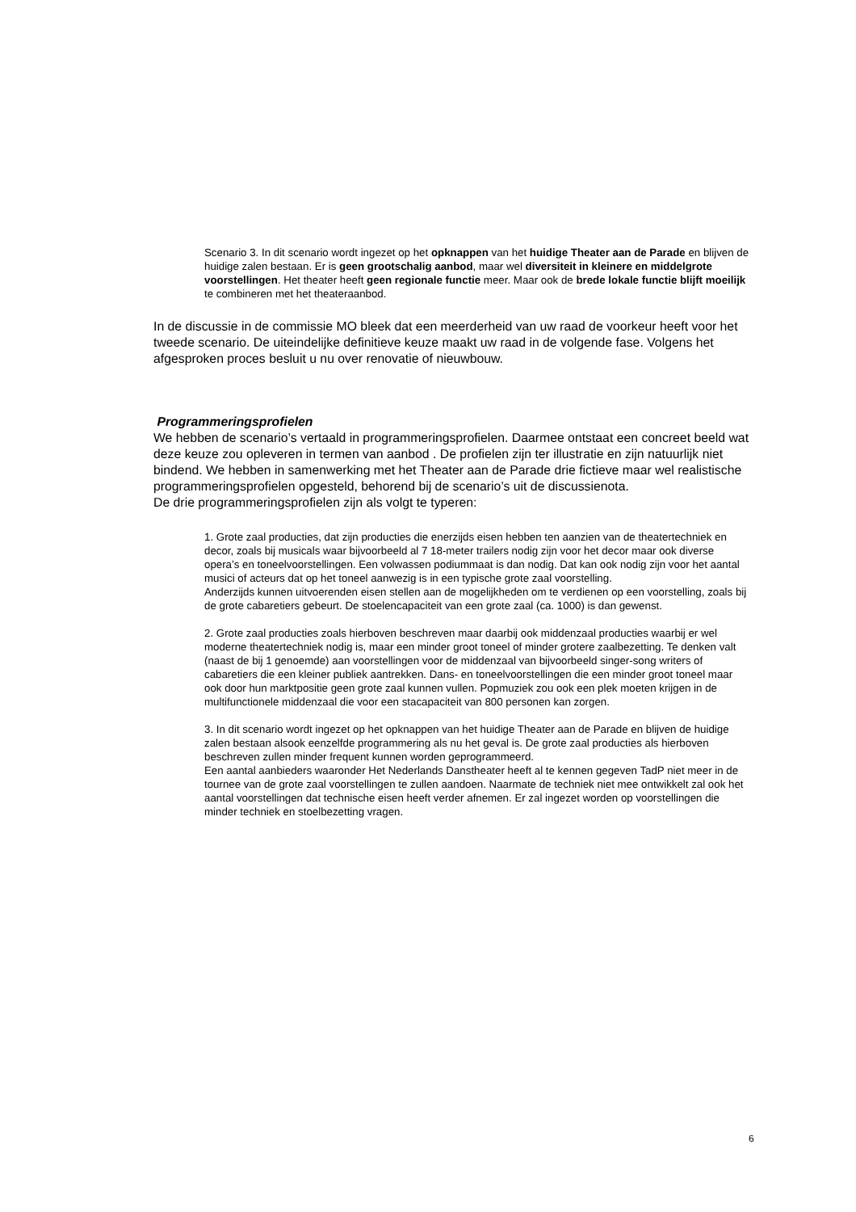Scenario 3. In dit scenario wordt ingezet op het opknappen van het huidige Theater aan de Parade en blijven de huidige zalen bestaan. Er is geen grootschalig aanbod, maar wel diversiteit in kleinere en middelgrote voorstellingen. Het theater heeft geen regionale functie meer. Maar ook de brede lokale functie blijft moeilijk te combineren met het theateraanbod.
In de discussie in de commissie MO bleek dat een meerderheid van uw raad de voorkeur heeft voor het tweede scenario. De uiteindelijke definitieve keuze maakt uw raad in de volgende fase. Volgens het afgesproken proces besluit u nu over renovatie of nieuwbouw.
Programmeringsprofielen
We hebben de scenario’s vertaald in programmeringsprofielen. Daarmee ontstaat een concreet beeld wat deze keuze zou opleveren in termen van aanbod . De profielen zijn ter illustratie en zijn natuurlijk niet bindend. We hebben in samenwerking met het Theater aan de Parade drie fictieve maar wel realistische programmeringsprofielen opgesteld, behorend bij de scenario’s uit de discussienota.
De drie programmeringsprofielen zijn als volgt te typeren:
1. Grote zaal producties, dat zijn producties die enerzijds eisen hebben ten aanzien van de theatertechniek en decor, zoals bij musicals waar bijvoorbeeld al 7 18-meter trailers nodig zijn voor het decor maar ook diverse opera’s en toneelvoorstellingen. Een volwassen podiummaat is dan nodig. Dat kan ook nodig zijn voor het aantal musici of acteurs dat op het toneel aanwezig is in een typische grote zaal voorstelling.
Anderzijds kunnen uitvoerenden eisen stellen aan de mogelijkheden om te verdienen op een voorstelling, zoals bij de grote cabaretiers gebeurt. De stoelencapaciteit van een grote zaal (ca. 1000) is dan gewenst.
2. Grote zaal producties zoals hierboven beschreven maar daarbij ook middenzaal producties waarbij er wel moderne theatertechniek nodig is, maar een minder groot toneel of minder grotere zaalbezetting. Te denken valt (naast de bij 1 genoemde) aan voorstellingen voor de middenzaal van bijvoorbeeld singer-song writers of cabaretiers die een kleiner publiek aantrekken. Dans- en toneelvoorstellingen die een minder groot toneel maar ook door hun marktpositie geen grote zaal kunnen vullen. Popmuziek zou ook een plek moeten krijgen in de multifunctionele middenzaal die voor een stacapaciteit van 800 personen kan zorgen.
3. In dit scenario wordt ingezet op het opknappen van het huidige Theater aan de Parade en blijven de huidige zalen bestaan alsook eenzelfde programmering als nu het geval is. De grote zaal producties als hierboven beschreven zullen minder frequent kunnen worden geprogrammeerd.
Een aantal aanbieders waaronder Het Nederlands Danstheater heeft al te kennen gegeven TadP niet meer in de tournee van de grote zaal voorstellingen te zullen aandoen. Naarmate de techniek niet mee ontwikkelt zal ook het aantal voorstellingen dat technische eisen heeft verder afnemen. Er zal ingezet worden op voorstellingen die minder techniek en stoelbezetting vragen.
6